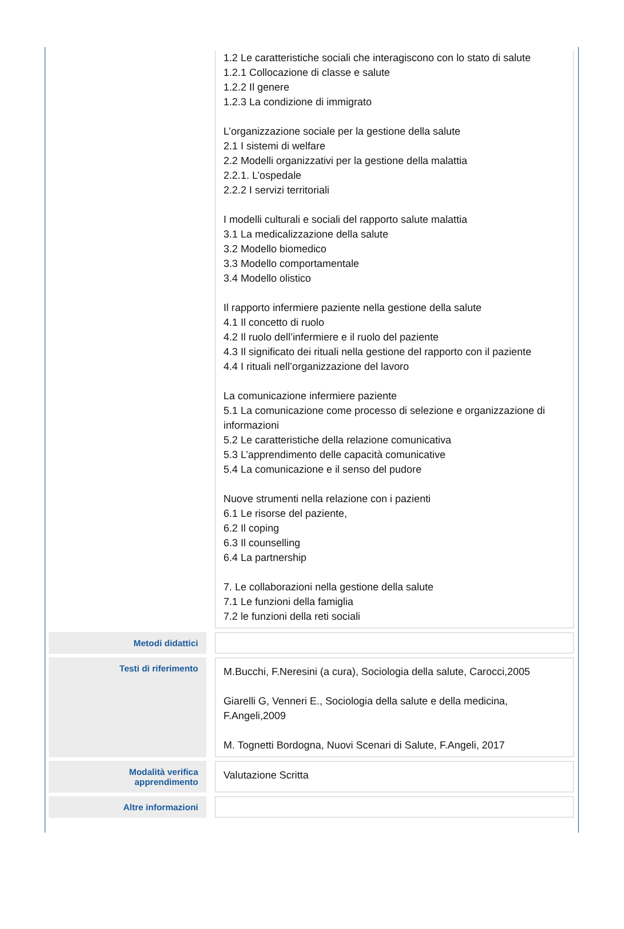| | | 1.2 Le caratteristiche sociali che interagiscono con lo stato di salute 1.2.1 Collocazione di classe e salute 1.2.2 Il genere 1.2.3 La condizione di immigrato L’organizzazione sociale per la gestione della salute 2.1 I sistemi di welfare 2.2 Modelli organizzativi per la gestione della malattia 2.2.1. L’ospedale 2.2.2 I servizi territoriali I modelli culturali e sociali del rapporto salute malattia 3.1 La medicalizzazione della salute 3.2 Modello biomedico 3.3 Modello comportamentale 3.4 Modello olistico Il rapporto infermiere paziente nella gestione della salute 4.1 Il concetto di ruolo 4.2 Il ruolo dell’infermiere e il ruolo del paziente 4.3 Il significato dei rituali nella gestione del rapporto con il paziente 4.4 I rituali nell’organizzazione del lavoro La comunicazione infermiere paziente 5.1 La comunicazione come processo di selezione e organizzazione di informazioni 5.2 Le caratteristiche della relazione comunicativa 5.3 L’apprendimento delle capacità comunicative 5.4 La comunicazione e il senso del pudore Nuove strumenti nella relazione con i pazienti 6.1 Le risorse del paziente, 6.2 Il coping 6.3 Il counselling 6.4 La partnership 7. Le collaborazioni nella gestione della salute 7.1 Le funzioni della famiglia 7.2 le funzioni della reti sociali |
| Metodi didattici | | |
| Testi di riferimento | | M.Bucchi, F.Neresini (a cura), Sociologia della salute, Carocci,2005 Giarelli G, Venneri E., Sociologia della salute e della medicina, F.Angeli,2009 M. Tognetti Bordogna, Nuovi Scenari di Salute, F.Angeli, 2017 |
| Modalità verifica apprendimento | | Valutazione Scritta |
| Altre informazioni | | |